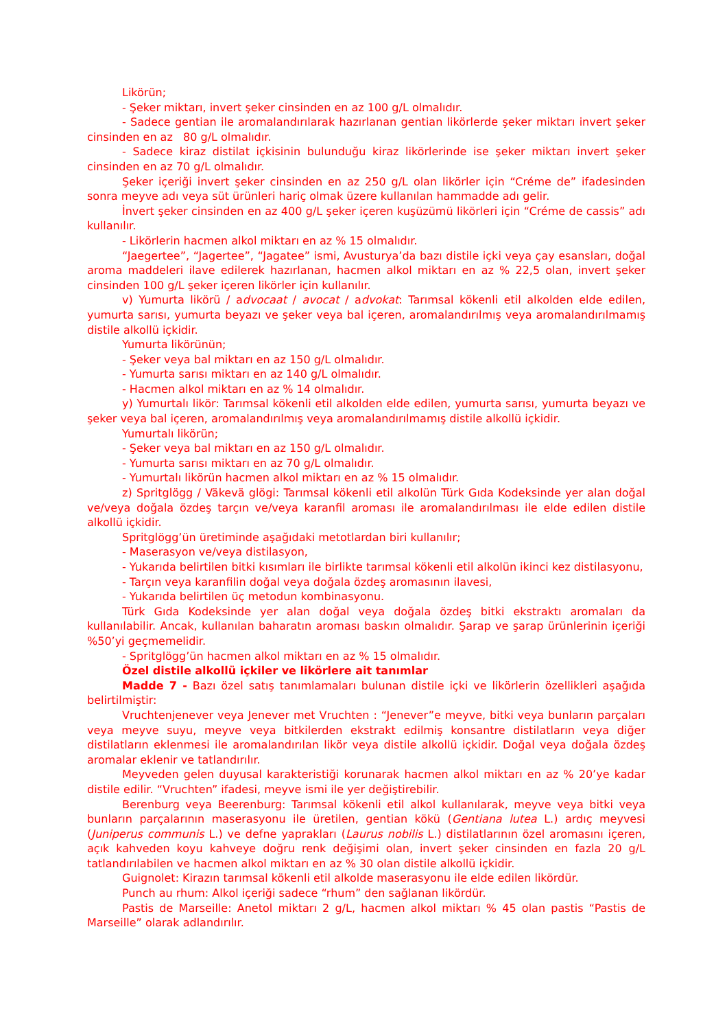Likörün;
- Şeker miktarı, invert şeker cinsinden en az 100 g/L olmalıdır.
- Sadece gentian ile aromalandırılarak hazırlanan gentian likörlerde şeker miktarı invert şeker cinsinden en az 80 g/L olmalıdır.
- Sadece kiraz distilat içkisinin bulunduğu kiraz likörlerinde ise şeker miktarı invert şeker cinsinden en az 70 g/L olmalıdır.
Şeker içeriği invert şeker cinsinden en az 250 g/L olan likörler için “Créme de” ifadesinden sonra meyve adı veya süt ürünleri hariç olmak üzere kullanılan hammadde adı gelir.
İnvert şeker cinsinden en az 400 g/L şeker içeren kuşüzümü likörleri için “Créme de cassis” adı kullanılır.
- Likörlerin hacmen alkol miktarı en az % 15 olmalıdır.
“Jaegertee”, “Jagertee”, “Jagatee” ismi, Avusturya’da bazı distile içki veya çay esansları, doğal aroma maddeleri ilave edilerek hazırlanan, hacmen alkol miktarı en az % 22,5 olan, invert şeker cinsinden 100 g/L şeker içeren likörler için kullanılır.
v) Yumurta likörü / advocaat / avocat / advokat: Tarımsal kökenli etil alkolden elde edilen, yumurta sarısı, yumurta beyazı ve şeker veya bal içeren, aromalandırılmış veya aromalandırılmamış distile alkollü içkidir.
Yumurta likörünün;
- Şeker veya bal miktarı en az 150 g/L olmalıdır.
- Yumurta sarısı miktarı en az 140 g/L olmalıdır.
- Hacmen alkol miktarı en az % 14 olmalıdır.
y) Yumurtalı likör: Tarımsal kökenli etil alkolden elde edilen, yumurta sarısı, yumurta beyazı ve şeker veya bal içeren, aromalandırılmış veya aromalandırılmamış distile alkollü içkidir.
Yumurtalı likörün;
- Şeker veya bal miktarı en az 150 g/L olmalıdır.
- Yumurta sarısı miktarı en az 70 g/L olmalıdır.
- Yumurtalı likörün hacmen alkol miktarı en az % 15 olmalıdır.
z) Spritglögg / Väkevä glögi: Tarımsal kökenli etil alkolün Türk Gıda Kodeksinde yer alan doğal ve/veya doğala özdeş tarçın ve/veya karanfil aroması ile aromalandırılması ile elde edilen distile alkollü içkidir.
Spritglögg’ün üretiminde aşağıdaki metotlardan biri kullanılır;
- Maserasyon ve/veya distilasyon,
- Yukarıda belirtilen bitki kısımları ile birlikte tarımsal kökenli etil alkolün ikinci kez distilasyonu,
- Tarçın veya karanfilin doğal veya doğala özdeş aromasının ilavesi,
- Yukarıda belirtilen üç metodun kombinasyonu.
Türk Gıda Kodeksinde yer alan doğal veya doğala özdeş bitki ekstraktı aromaları da kullanılabilir. Ancak, kullanılan baharatın aroması baskın olmalıdır. Şarap ve şarap ürünlerinin içeriği %50’yi geçmemelidir.
- Spritglögg’ün hacmen alkol miktarı en az % 15 olmalıdır.
Özel distile alkollü içkiler ve likörlere ait tanımlar
Madde 7 - Bazı özel satış tanımlamaları bulunan distile içki ve likörlerin özellikleri aşağıda belirtilmiştir:
Vruchtenjenever veya Jenever met Vruchten : “Jenever”e meyve, bitki veya bunların parçaları veya meyve suyu, meyve veya bitkilerden ekstrakt edilmiş konsantre distilatların veya diğer distilatların eklenmesi ile aromalandırılan likör veya distile alkollü içkidir. Doğal veya doğala özdeş aromalar eklenir ve tatlandırılır.
Meyveden gelen duyusal karakteristiği korunarak hacmen alkol miktarı en az % 20’ye kadar distile edilir. “Vruchten” ifadesi, meyve ismi ile yer değiştirebilir.
Berenburg veya Beerenburg: Tarımsal kökenli etil alkol kullanılarak, meyve veya bitki veya bunların parçalarının maserasyonu ile üretilen, gentian kökü (Gentiana lutea L.) ardıç meyvesi (Juniperus communis L.) ve defne yaprakları (Laurus nobilis L.) distilatlarının özel aromasını içeren, açık kahveden koyu kahveye doğru renk değişimi olan, invert şeker cinsinden en fazla 20 g/L tatlandırılabilen ve hacmen alkol miktarı en az % 30 olan distile alkollü içkidir.
Guignolet: Kirazın tarımsal kökenli etil alkolde maserasyonu ile elde edilen likördür.
Punch au rhum: Alkol içeriği sadece “rhum” den sağlanan likördür.
Pastis de Marseille: Anetol miktarı 2 g/L, hacmen alkol miktarı % 45 olan pastis “Pastis de Marseille” olarak adlandırılır.